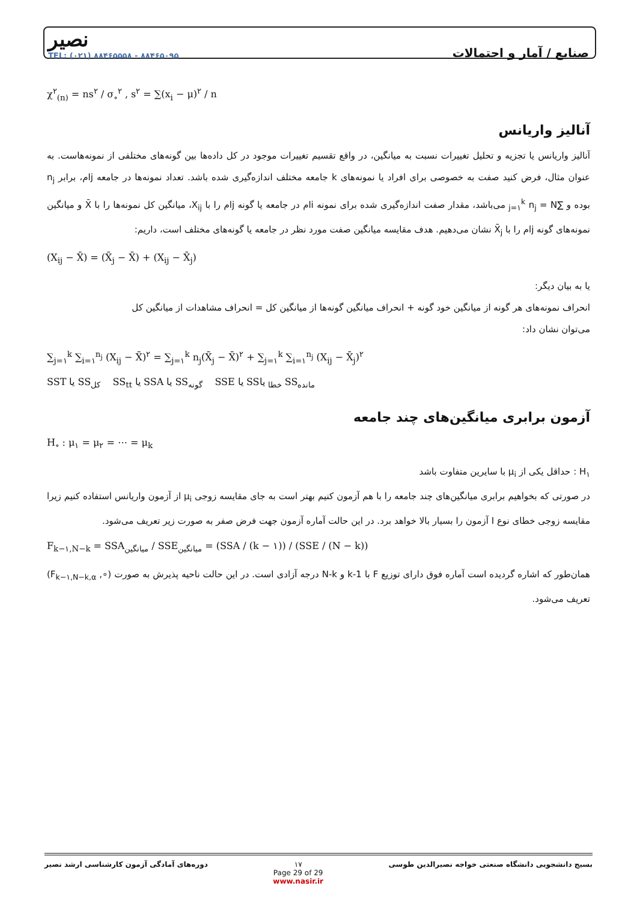نصیر
TEL: (۰۲۱) ۸۸۴۶۵۵۵۸ - ۸۸۴۶۵۰۹۵
صنایع / آمار و احتمالات
χ<sup>۲</sup><sub>(n)</sub> = ns<sup>۲</sup> / σ<sub>∘</sub><sup>۲</sup> , s<sup>۲</sup> = ∑(x<sub>i</sub> − μ)<sup>۲</sup> / n
آنالیز واریانس
آنالیز واریانس یا تجزیه و تحلیل تغییرات نسبت به میانگین، در واقع تقسیم تغییرات موجود در کل داده‌ها بین گونه‌های مختلفی از نمونه‌هاست. به عنوان مثال، فرض کنید صفت به خصوصی برای افراد یا نمونه‌های k جامعه مختلف اندازه‌گیری شده باشد. تعداد نمونه‌ها در جامعه jام، برابر n<sub>j</sub> بوده و ∑<sub>j=۱</sub><sup>k</sup> n<sub>j</sub> = N می‌باشد، مقدار صفت اندازه‌گیری شده برای نمونه iام در جامعه یا گونه jام را با X<sub>ij</sub>، میانگین کل نمونه‌ها را با X̄ و میانگین نمونه‌های گونه jام را با X̄<sub>j</sub> نشان می‌دهیم. هدف مقایسه میانگین صفت مورد نظر در جامعه یا گونه‌های مختلف است، داریم:
(X<sub>ij</sub> − X̄) = (X̄<sub>j</sub> − X̄) + (X<sub>ij</sub> − X̄<sub>j</sub>)
یا به بیان دیگر:
انحراف نمونه‌های هر گونه از میانگین خود گونه + انحراف میانگین گونه‌ها از میانگین کل = انحراف مشاهدات از میانگین کل
می‌توان نشان داد:
∑<sub>j=۱</sub><sup>k</sup> ∑<sub>i=۱</sub><sup>n<sub>j</sub></sup> (X<sub>ij</sub> − X̄)<sup>۲</sup> = ∑<sub>j=۱</sub><sup>k</sup> n<sub>j</sub>(X̄<sub>j</sub> − X̄)<sup>۲</sup> + ∑<sub>j=۱</sub><sup>k</sup> ∑<sub>i=۱</sub><sup>n<sub>j</sub></sup> (X<sub>ij</sub> − X̄<sub>j</sub>)<sup>۲</sup>
SST یا SS<sub>کل</sub> SS<sub>tt</sub> یا SSA یا SS<sub>گونه</sub> SSE یا SS<sub>خطا</sub> یا SS<sub>مانده</sub>
آزمون برابری میانگین‌های چند جامعه
H<sub>∘</sub> : μ<sub>۱</sub> = μ<sub>۲</sub> = ⋯ = μ<sub>k</sub>
H<sub>۱</sub> : حداقل یکی از μ<sub>i</sub> با سایرین متفاوت باشد
در صورتی که بخواهیم برابری میانگین‌های چند جامعه را با هم آزمون کنیم بهتر است به جای مقایسه زوجی μ<sub>i</sub> از آزمون واریانس استفاده کنیم زیرا مقایسه زوجی خطای نوع I آزمون را بسیار بالا خواهد برد. در این حالت آماره آزمون جهت فرض صفر به صورت زیر تعریف می‌شود.
F<sub>k−۱,N−k</sub> = SSA<sub>میانگین</sub> / SSE<sub>میانگین</sub> = (SSA / (k − ۱)) / (SSE / (N − k))
همان‌طور که اشاره گردیده است آماره فوق دارای توزیع F با k-1 و N-k درجه آزادی است. در این حالت ناحیه پذیرش به صورت (∘, F<sub>k−۱,N−k,α</sub>) تعریف می‌شود.
بسیج دانشجویی دانشگاه صنعتی خواجه نصیرالدین طوسی ۱۷
Page 29 of 29
www.nasir.ir دوره‌های آمادگی آزمون کارشناسی ارشد نصیر